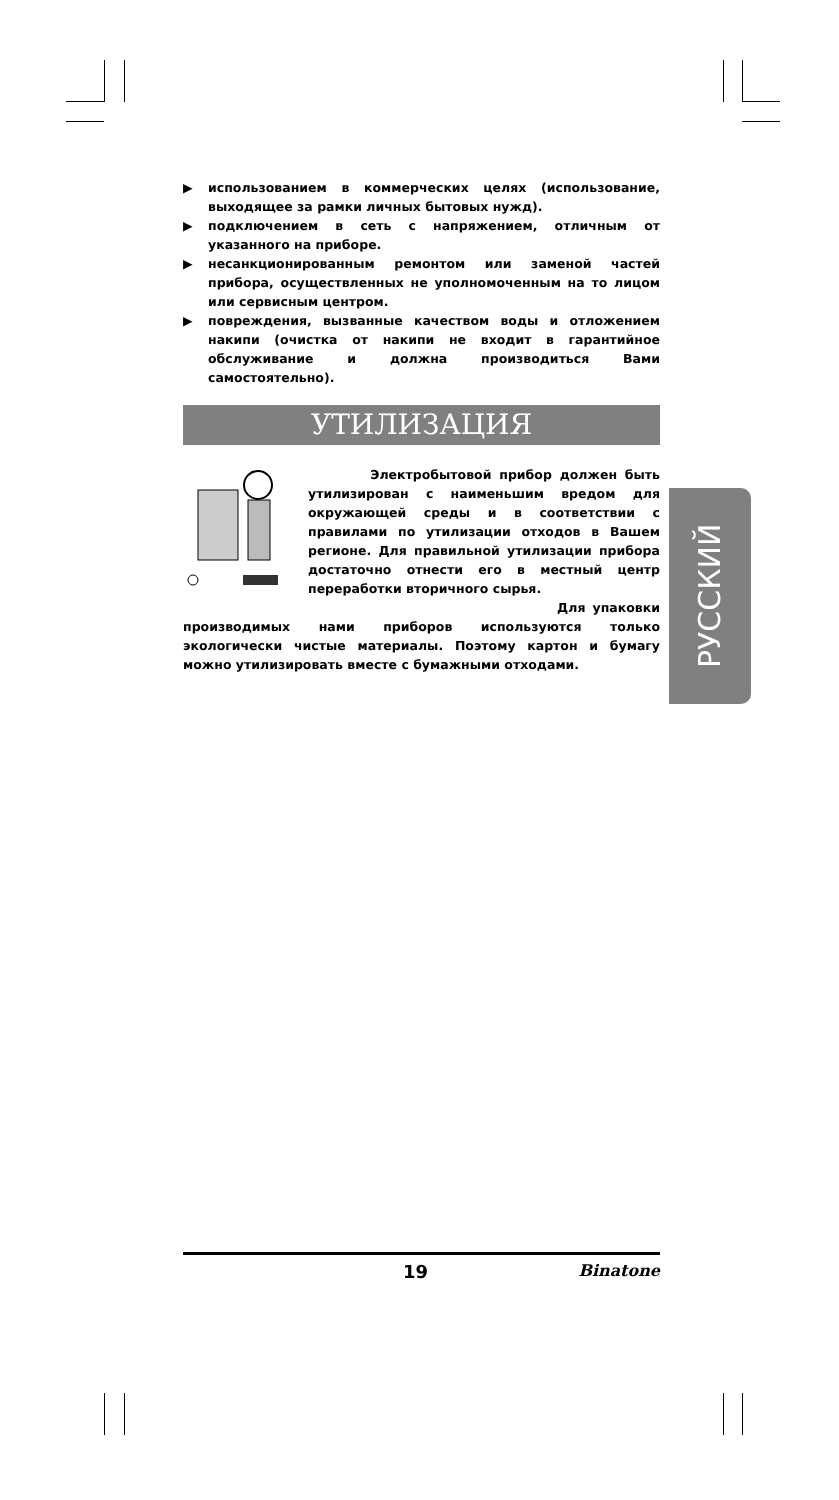▶ использованием в коммерческих целях (использование, выходящее за рамки личных бытовых нужд).
▶ подключением в сеть с напряжением, отличным от указанного на приборе.
▶ несанкционированным ремонтом или заменой частей прибора, осуществленных не уполномоченным на то лицом или сервисным центром.
▶ повреждения, вызванные качеством воды и отложением накипи (очистка от накипи не входит в гарантийное обслуживание и должна производиться Вами самостоятельно).
УТИЛИЗАЦИЯ
Электробытовой прибор должен быть утилизирован с наименьшим вредом для окружающей среды и в соответствии с правилами по утилизации отходов в Вашем регионе. Для правильной утилизации прибора достаточно отнести его в местный центр переработки вторичного сырья.
Для упаковки производимых нами приборов используются только экологически чистые материалы. Поэтому картон и бумагу можно утилизировать вместе с бумажными отходами.
РУССКИЙ
19 Binatone